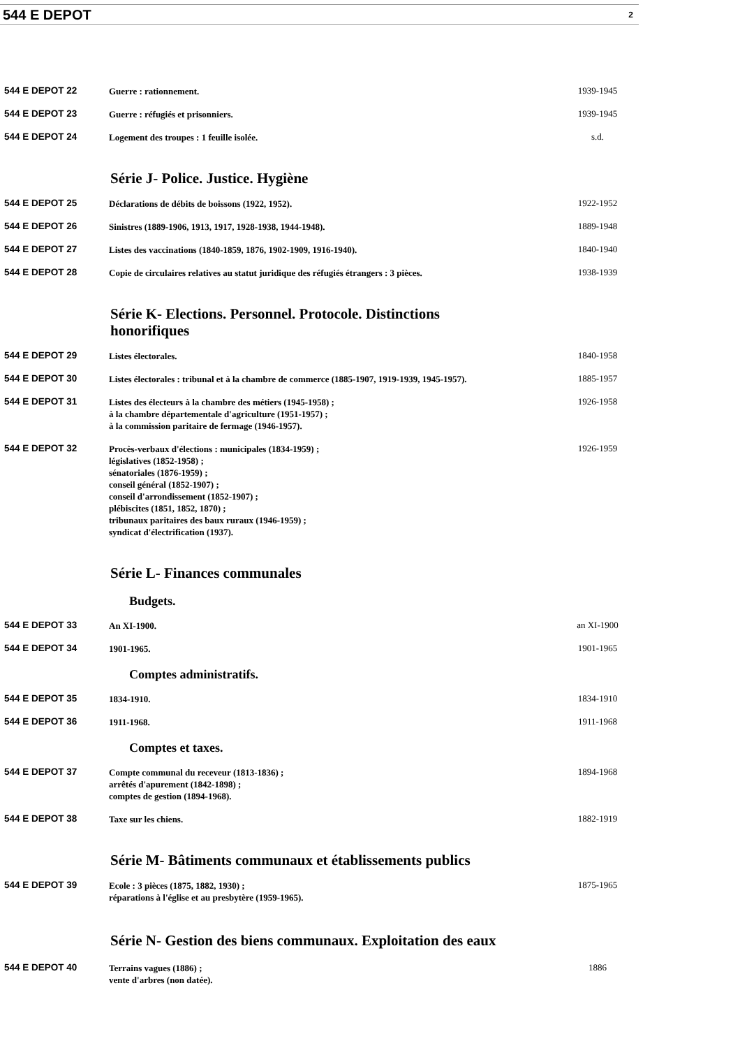544 E DEPOT 2
544 E DEPOT 22
Guerre : rationnement.
1939-1945
544 E DEPOT 23
Guerre : réfugiés et prisonniers.
1939-1945
544 E DEPOT 24
Logement des troupes : 1 feuille isolée.
s.d.
Série J- Police. Justice. Hygiène
544 E DEPOT 25
Déclarations de débits de boissons (1922, 1952).
1922-1952
544 E DEPOT 26
Sinistres (1889-1906, 1913, 1917, 1928-1938, 1944-1948).
1889-1948
544 E DEPOT 27
Listes des vaccinations (1840-1859, 1876, 1902-1909, 1916-1940).
1840-1940
544 E DEPOT 28
Copie de circulaires relatives au statut juridique des réfugiés étrangers : 3 pièces.
1938-1939
Série K- Elections. Personnel. Protocole. Distinctions honorifiques
544 E DEPOT 29
Listes électorales.
1840-1958
544 E DEPOT 30
Listes électorales : tribunal et à la chambre de commerce (1885-1907, 1919-1939, 1945-1957).
1885-1957
544 E DEPOT 31
Listes des électeurs à la chambre des métiers (1945-1958) ;
à la chambre départementale d'agriculture (1951-1957) ;
à la commission paritaire de fermage (1946-1957).
1926-1958
544 E DEPOT 32
Procès-verbaux d'élections : municipales (1834-1959) ;
législatives (1852-1958) ;
sénatoriales (1876-1959) ;
conseil général (1852-1907) ;
conseil d'arrondissement (1852-1907) ;
plébiscites (1851, 1852, 1870) ;
tribunaux paritaires des baux ruraux (1946-1959) ;
syndicat d'électrification (1937).
1926-1959
Série L- Finances communales
Budgets.
544 E DEPOT 33
An XI-1900.
an XI-1900
544 E DEPOT 34
1901-1965.
1901-1965
Comptes administratifs.
544 E DEPOT 35
1834-1910.
1834-1910
544 E DEPOT 36
1911-1968.
1911-1968
Comptes et taxes.
544 E DEPOT 37
Compte communal du receveur (1813-1836) ;
arrêtés d'apurement (1842-1898) ;
comptes de gestion (1894-1968).
1894-1968
544 E DEPOT 38
Taxe sur les chiens.
1882-1919
Série M- Bâtiments communaux et établissements publics
544 E DEPOT 39
Ecole : 3 pièces (1875, 1882, 1930) ;
réparations à l'église et au presbytère (1959-1965).
1875-1965
Série N- Gestion des biens communaux. Exploitation des eaux
544 E DEPOT 40
Terrains vagues (1886) ;
vente d'arbres (non datée).
1886